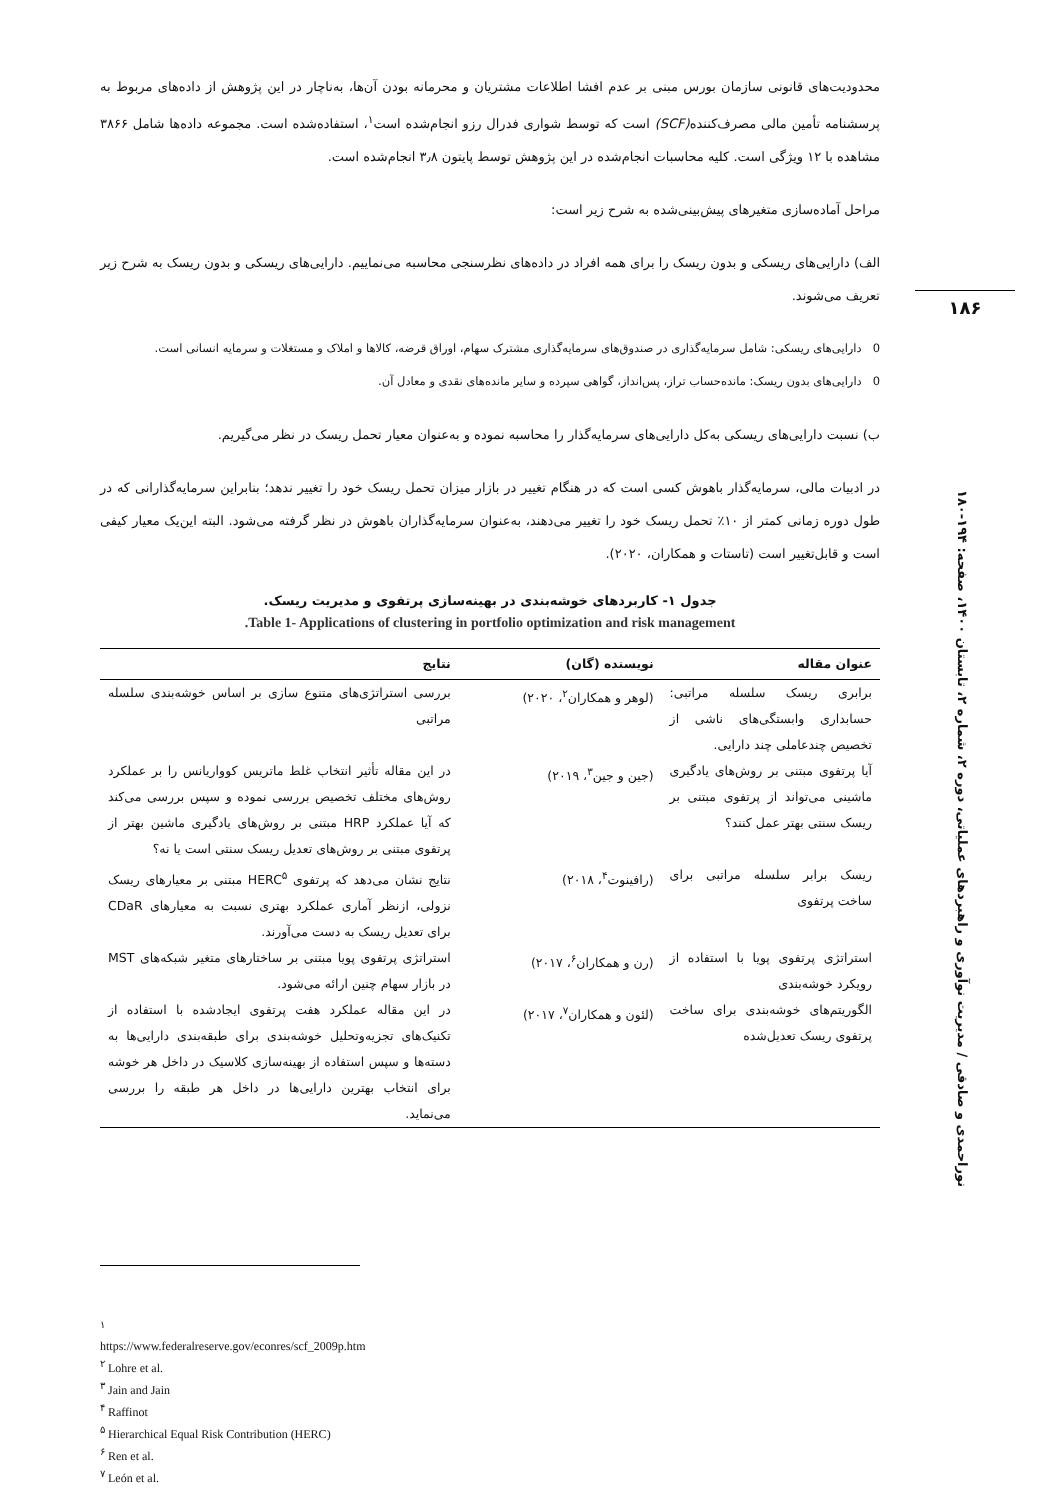محدودیت‌های قانونی سازمان بورس مبنی بر عدم افشا اطلاعات مشتریان و محرمانه بودن آن‌ها، به‌ناچار در این پژوهش از داده‌های مربوط به پرسشنامه تأمین مالی مصرف‌کننده(SCF) است که توسط شواری فدرال رزو انجام‌شده است<sup>۱</sup>، استفاده‌شده است. مجموعه داده‌ها شامل ۳۸۶۶ مشاهده با ۱۲ ویژگی است. کلیه محاسبات انجام‌شده در این پژوهش توسط پایتون ۳٫۸ انجام‌شده است.
مراحل آماده‌سازی متغیرهای پیش‌بینی‌شده به شرح زیر است:
الف) دارایی‌های ریسکی و بدون ریسک را برای همه افراد در داده‌های نظرسنجی محاسبه می‌نماییم. دارایی‌های ریسکی و بدون ریسک به شرح زیر تعریف می‌شوند.
0 دارایی‌های ریسکی: شامل سرمایه‌گذاری در صندوق‌های سرمایه‌گذاری مشترک سهام، اوراق قرضه، کالاها و املاک و مستغلات و سرمایه انسانی است.
0 دارایی‌های بدون ریسک: مانده‌حساب تراز، پس‌انداز، گواهی سپرده و سایر مانده‌های نقدی و معادل آن.
ب) نسبت دارایی‌های ریسکی به‌کل دارایی‌های سرمایه‌گذار را محاسبه نموده و به‌عنوان معیار تحمل ریسک در نظر می‌گیریم.
در ادبیات مالی، سرمایه‌گذار باهوش کسی است که در هنگام تغییر در بازار میزان تحمل ریسک خود را تغییر ندهد؛ بنابراین سرمایه‌گذارانی که در طول دوره زمانی کمتر از ۱۰٪ تحمل ریسک خود را تغییر می‌دهند، به‌عنوان سرمایه‌گذاران باهوش در نظر گرفته می‌شود. البته این‌یک معیار کیفی است و قابل‌تغییر است (تاستات و همکاران، ۲۰۲۰).
جدول ۱- کاربردهای خوشه‌بندی در بهینه‌سازی پرتفوی و مدیریت ریسک.
Table 1- Applications of clustering in portfolio optimization and risk management.
| عنوان مقاله | نویسنده (گان) | نتایج |
| --- | --- | --- |
| برابری ریسک سلسله مراتبی: حسابداری وابستگی‌های ناشی از تخصیص چندعاملی چند دارایی. | (لوهر و همکاران<sup>۲</sup>، ۲۰۲۰) | بررسی استراتژی‌های متنوع سازی بر اساس خوشه‌بندی سلسله مراتبی |
| آیا پرتفوی مبتنی بر روش‌های یادگیری ماشینی می‌تواند از پرتفوی مبتنی بر ریسک سنتی بهتر عمل کنند؟ | (جین و جین<sup>۳</sup>، ۲۰۱۹) | در این مقاله تأثیر انتخاب غلط ماتریس کوواریانس را بر عملکرد روش‌های مختلف تخصیص بررسی نموده و سپس بررسی می‌کند که آیا عملکرد HRP مبتنی بر روش‌های یادگیری ماشین بهتر از پرتفوی مبتنی بر روش‌های تعدیل ریسک سنتی است یا نه؟ |
| ریسک برابر سلسله مراتبی برای ساخت پرتفوی | (رافینوت<sup>۴</sup>، ۲۰۱۸) | نتایج نشان می‌دهد که پرتفوی HERC<sup>۵</sup> مبتنی بر معیارهای ریسک نزولی، ازنظر آماری عملکرد بهتری نسبت به معیارهای CDaR برای تعدیل ریسک به دست می‌آورند. |
| استراتژی پرتفوی پویا با استفاده از رویکرد خوشه‌بندی | (رن و همکاران<sup>۶</sup>، ۲۰۱۷) | استراتژی پرتفوی پویا مبتنی بر ساختارهای متغیر شبکه‌های MST در بازار سهام چنین ارائه می‌شود. |
| الگوریتم‌های خوشه‌بندی برای ساخت پرتفوی ریسک تعدیل‌شده | (لئون و همکاران<sup>۷</sup>، ۲۰۱۷) | در این مقاله عملکرد هفت پرتفوی ایجادشده با استفاده از تکنیک‌های تجزیه‌وتحلیل خوشه‌بندی برای طبقه‌بندی دارایی‌ها به دسته‌ها و سپس استفاده از بهینه‌سازی کلاسیک در داخل هر خوشه برای انتخاب بهترین دارایی‌ها در داخل هر طبقه را بررسی می‌نماید. |
۱۸۶
نوراحمدی و صادقی / مدیریت نوآوری و راهبردهای عملیاتی، دوره ۲، شماره ۲، تابستان ۱۴۰۰، صفحه: ۱۹۴-۱۸۰
<sup>۱</sup> https://www.federalreserve.gov/econres/scf_2009p.htm
<sup>۲</sup> Lohre et al.
<sup>۳</sup> Jain and Jain
<sup>۴</sup> Raffinot
<sup>۵</sup> Hierarchical Equal Risk Contribution (HERC)
<sup>۶</sup> Ren et al.
<sup>۷</sup> León et al.